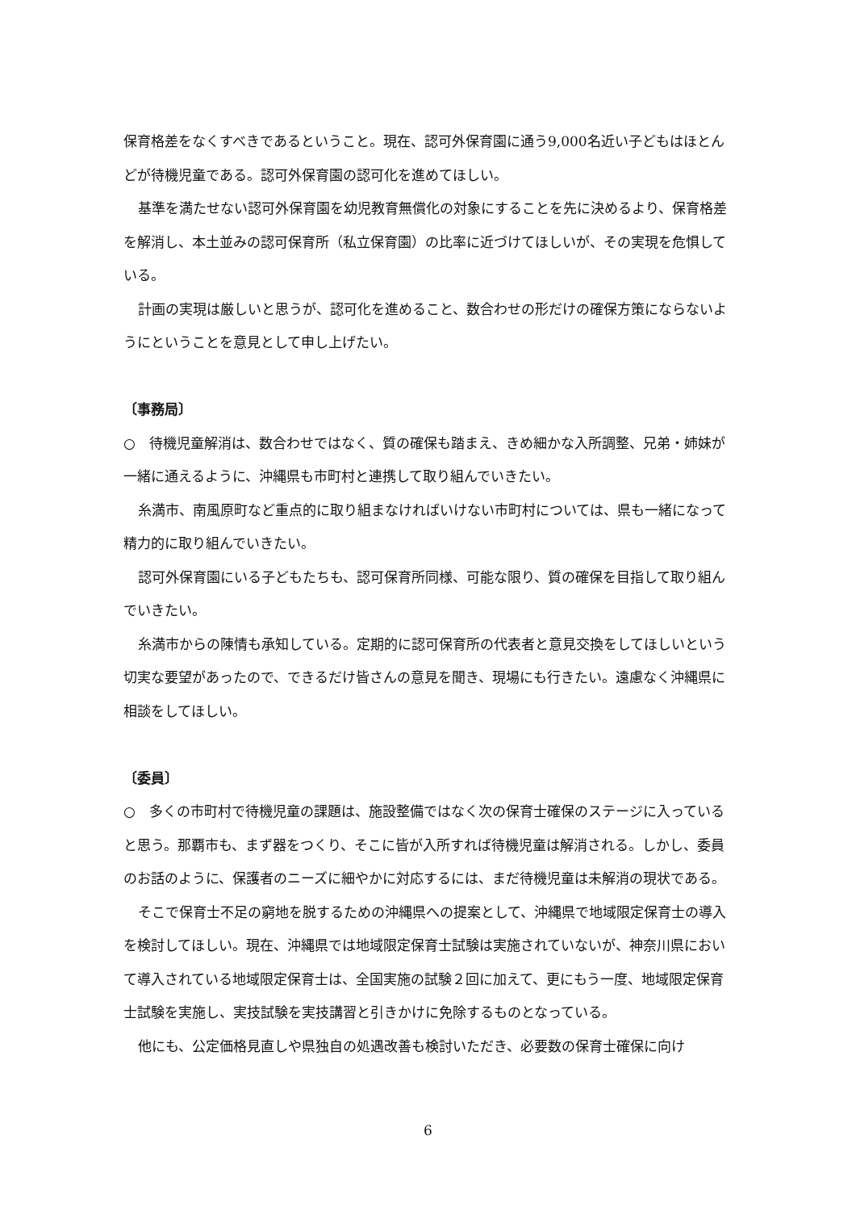保育格差をなくすべきであるということ。現在、認可外保育園に通う9,000名近い子どもはほとんどが待機児童である。認可外保育園の認可化を進めてほしい。
基準を満たせない認可外保育園を幼児教育無償化の対象にすることを先に決めるより、保育格差を解消し、本土並みの認可保育所（私立保育園）の比率に近づけてほしいが、その実現を危惧している。
計画の実現は厳しいと思うが、認可化を進めること、数合わせの形だけの確保方策にならないようにということを意見として申し上げたい。
〔事務局〕
○　待機児童解消は、数合わせではなく、質の確保も踏まえ、きめ細かな入所調整、兄弟・姉妹が一緒に通えるように、沖縄県も市町村と連携して取り組んでいきたい。
糸満市、南風原町など重点的に取り組まなければいけない市町村については、県も一緒になって精力的に取り組んでいきたい。
認可外保育園にいる子どもたちも、認可保育所同様、可能な限り、質の確保を目指して取り組んでいきたい。
糸満市からの陳情も承知している。定期的に認可保育所の代表者と意見交換をしてほしいという切実な要望があったので、できるだけ皆さんの意見を聞き、現場にも行きたい。遠慮なく沖縄県に相談をしてほしい。
〔委員〕
○　多くの市町村で待機児童の課題は、施設整備ではなく次の保育士確保のステージに入っていると思う。那覇市も、まず器をつくり、そこに皆が入所すれば待機児童は解消される。しかし、委員のお話のように、保護者のニーズに細やかに対応するには、まだ待機児童は未解消の現状である。
そこで保育士不足の窮地を脱するための沖縄県への提案として、沖縄県で地域限定保育士の導入を検討してほしい。現在、沖縄県では地域限定保育士試験は実施されていないが、神奈川県において導入されている地域限定保育士は、全国実施の試験２回に加えて、更にもう一度、地域限定保育士試験を実施し、実技試験を実技講習と引きかけに免除するものとなっている。
他にも、公定価格見直しや県独自の処遇改善も検討いただき、必要数の保育士確保に向け
6